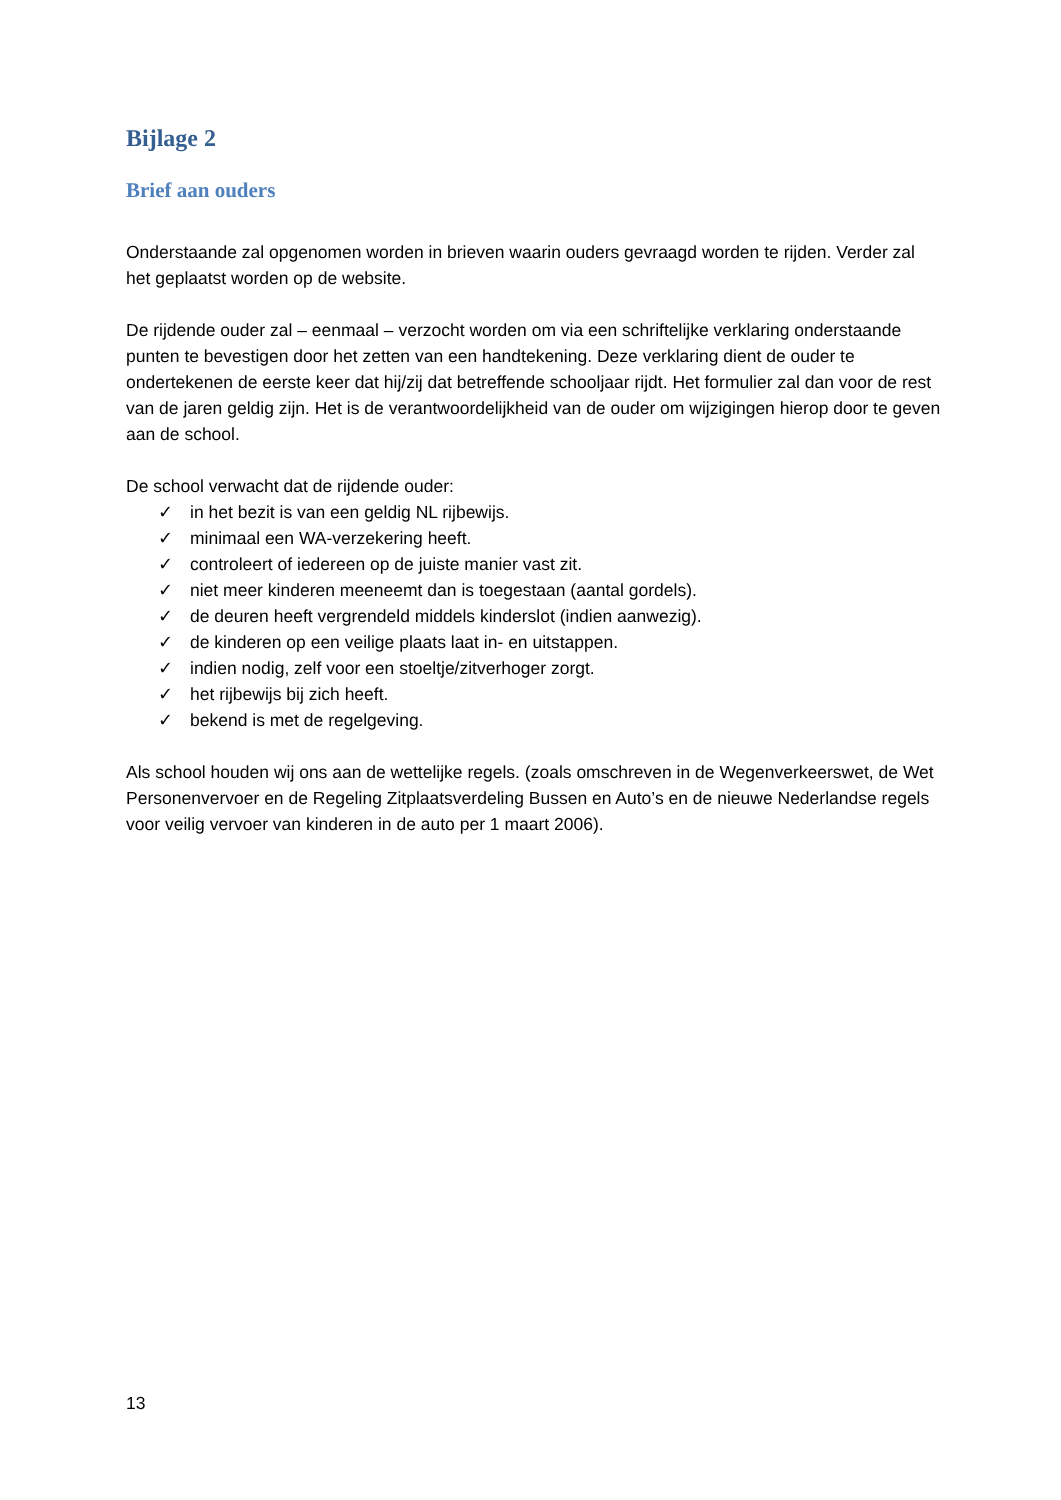Bijlage 2
Brief aan ouders
Onderstaande zal opgenomen worden in brieven waarin ouders gevraagd worden te rijden. Verder zal het geplaatst worden op de website.
De rijdende ouder zal – eenmaal – verzocht worden om via een schriftelijke verklaring onderstaande punten te bevestigen door het zetten van een handtekening. Deze verklaring dient de ouder te ondertekenen de eerste keer dat hij/zij dat betreffende schooljaar rijdt. Het formulier zal dan voor de rest van de jaren geldig zijn. Het is de verantwoordelijkheid van de ouder om wijzigingen hierop door te geven aan de school.
De school verwacht dat de rijdende ouder:
✓ in het bezit is van een geldig NL rijbewijs.
✓ minimaal een WA-verzekering heeft.
✓ controleert of iedereen op de juiste manier vast zit.
✓ niet meer kinderen meeneemt dan is toegestaan (aantal gordels).
✓ de deuren heeft vergrendeld middels kinderslot (indien aanwezig).
✓ de kinderen op een veilige plaats laat in- en uitstappen.
✓ indien nodig, zelf voor een stoeltje/zitverhoger zorgt.
✓ het rijbewijs bij zich heeft.
✓ bekend is met de regelgeving.
Als school houden wij ons aan de wettelijke regels. (zoals omschreven in de Wegenverkeerswet, de Wet Personenvervoer en de Regeling Zitplaatsverdeling Bussen en Auto’s en de nieuwe Nederlandse regels voor veilig vervoer van kinderen in de auto per 1 maart 2006).
13